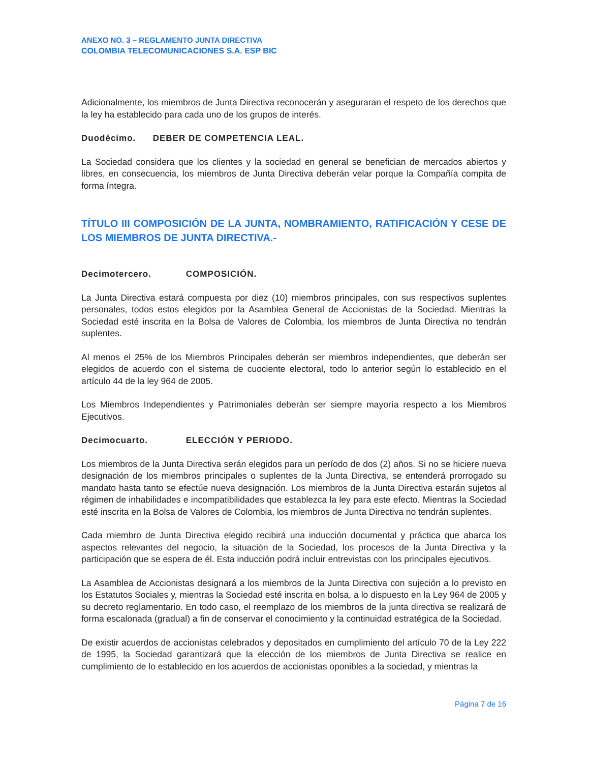ANEXO NO. 3 – REGLAMENTO JUNTA DIRECTIVA
COLOMBIA TELECOMUNICACIONES S.A. ESP BIC
Adicionalmente, los miembros de Junta Directiva reconocerán y aseguraran el respeto de los derechos que la ley ha establecido para cada uno de los grupos de interés.
Duodécimo. DEBER DE COMPETENCIA LEAL.
La Sociedad considera que los clientes y la sociedad en general se benefician de mercados abiertos y libres, en consecuencia, los miembros de Junta Directiva deberán velar porque la Compañía compita de forma íntegra.
TÍTULO III COMPOSICIÓN DE LA JUNTA, NOMBRAMIENTO, RATIFICACIÓN Y CESE DE LOS MIEMBROS DE JUNTA DIRECTIVA.-
Decimotercero. COMPOSICIÓN.
La Junta Directiva estará compuesta por diez (10) miembros principales, con sus respectivos suplentes personales, todos estos elegidos por la Asamblea General de Accionistas de la Sociedad. Mientras la Sociedad esté inscrita en la Bolsa de Valores de Colombia, los miembros de Junta Directiva no tendrán suplentes.
Al menos el 25% de los Miembros Principales deberán ser miembros independientes, que deberán ser elegidos de acuerdo con el sistema de cuociente electoral, todo lo anterior según lo establecido en el artículo 44 de la ley 964 de 2005.
Los Miembros Independientes y Patrimoniales deberán ser siempre mayoría respecto a los Miembros Ejecutivos.
Decimocuarto. ELECCIÓN Y PERIODO.
Los miembros de la Junta Directiva serán elegidos para un período de dos (2) años. Si no se hiciere nueva designación de los miembros principales o suplentes de la Junta Directiva, se entenderá prorrogado su mandato hasta tanto se efectúe nueva designación. Los miembros de la Junta Directiva estarán sujetos al régimen de inhabilidades e incompatibilidades que establezca la ley para este efecto. Mientras la Sociedad esté inscrita en la Bolsa de Valores de Colombia, los miembros de Junta Directiva no tendrán suplentes.
Cada miembro de Junta Directiva elegido recibirá una inducción documental y práctica que abarca los aspectos relevantes del negocio, la situación de la Sociedad, los procesos de la Junta Directiva y la participación que se espera de él. Esta inducción podrá incluir entrevistas con los principales ejecutivos.
La Asamblea de Accionistas designará a los miembros de la Junta Directiva con sujeción a lo previsto en los Estatutos Sociales y, mientras la Sociedad esté inscrita en bolsa, a lo dispuesto en la Ley 964 de 2005 y su decreto reglamentario. En todo caso, el reemplazo de los miembros de la junta directiva se realizará de forma escalonada (gradual) a fin de conservar el conocimiento y la continuidad estratégica de la Sociedad.
De existir acuerdos de accionistas celebrados y depositados en cumplimiento del artículo 70 de la Ley 222 de 1995, la Sociedad garantizará que la elección de los miembros de Junta Directiva se realice en cumplimiento de lo establecido en los acuerdos de accionistas oponibles a la sociedad, y mientras la
Página 7 de 16